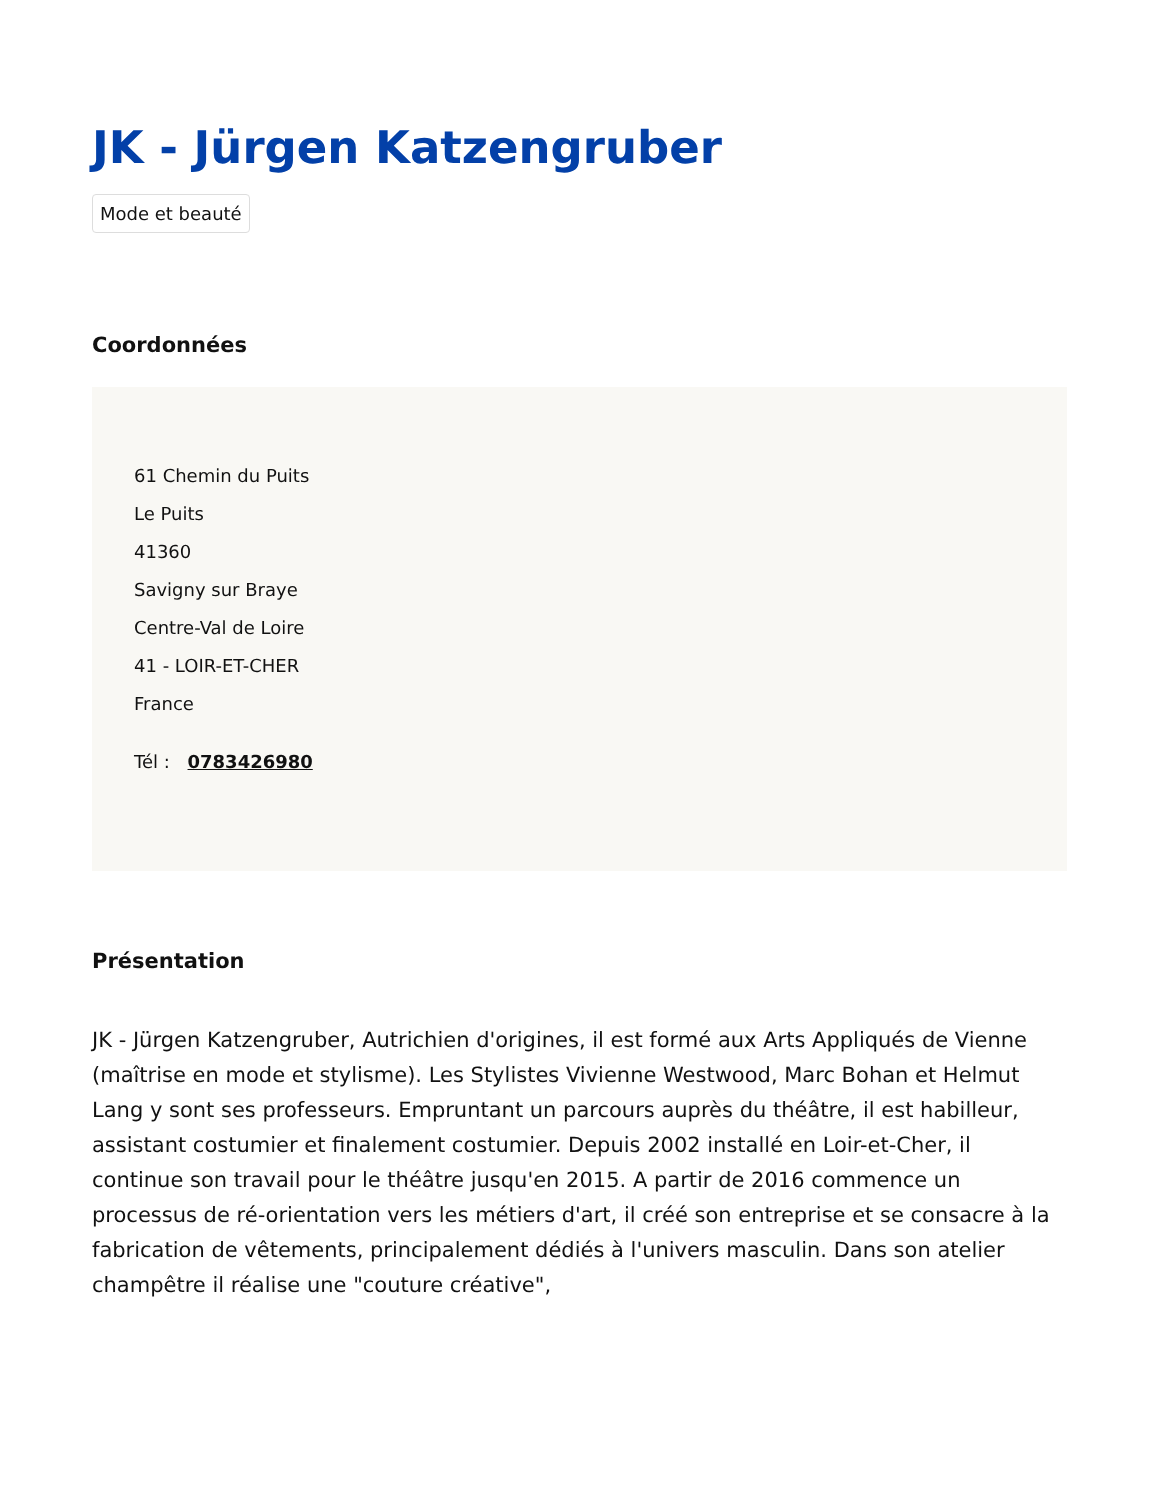JK - Jürgen Katzengruber
Mode et beauté
Coordonnées
61 Chemin du Puits
Le Puits
41360
Savigny sur Braye
Centre-Val de Loire
41 - LOIR-ET-CHER
France
Tél : 0783426980
Présentation
JK - Jürgen Katzengruber, Autrichien d'origines, il est formé aux Arts Appliqués de Vienne (maîtrise en mode et stylisme). Les Stylistes Vivienne Westwood, Marc Bohan et Helmut Lang y sont ses professeurs. Empruntant un parcours auprès du théâtre, il est habilleur, assistant costumier et finalement costumier. Depuis 2002 installé en Loir-et-Cher, il continue son travail pour le théâtre jusqu'en 2015. A partir de 2016 commence un processus de ré-orientation vers les métiers d'art, il créé son entreprise et se consacre à la fabrication de vêtements, principalement dédiés à l'univers masculin. Dans son atelier champêtre il réalise une "couture créative",